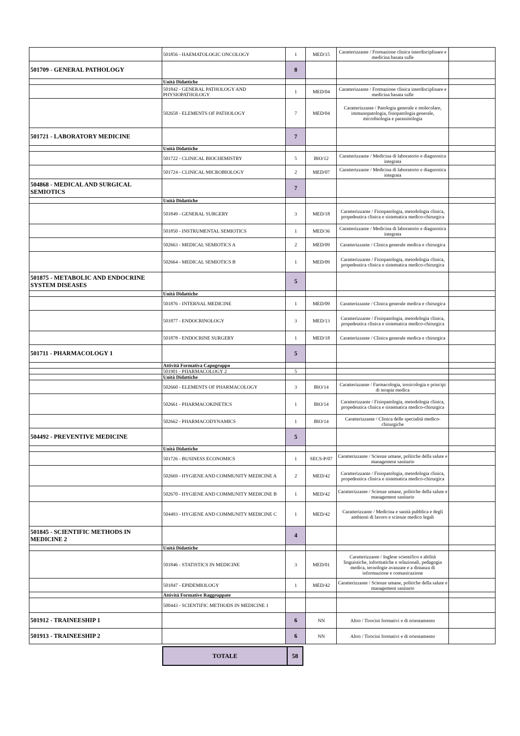| | 501856 - HAEMATOLOGIC ONCOLOGY | 1 | MED/15 | Caratterizzante / Formazione clinica interdisciplinare e medicina basata sulle | |
| 501709 - GENERAL PATHOLOGY | | 8 | | | |
| | Unità Didattiche | | | | |
| | 501842 - GENERAL PATHOLOGY AND PHYSIOPATHOLOGY | 1 | MED/04 | Caratterizzante / Formazione clinica interdisciplinare e medicina basata sulle | |
| | 502658 - ELEMENTS OF PATHOLOGY | 7 | MED/04 | Caratterizzante / Patologia generale e molecolare, immunopatologia, fisiopatologia generale, microbiologia e parassitologia | |
| 501721 - LABORATORY MEDICINE | | 7 | | | |
| | Unità Didattiche | | | | |
| | 501722 - CLINICAL BIOCHEMISTRY | 5 | BIO/12 | Caratterizzante / Medicina di laboratorio e diagnostica integrata | |
| | 501724 - CLINICAL MICROBIOLOGY | 2 | MED/07 | Caratterizzante / Medicina di laboratorio e diagnostica integrata | |
| 504868 - MEDICAL AND SURGICAL SEMIOTICS | | 7 | | | |
| | Unità Didattiche | | | | |
| | 501849 - GENERAL SURGERY | 3 | MED/18 | Caratterizzante / Fisiopatologia, metodologia clinica, propedeutica clinica e sistematica medico-chirurgica | |
| | 501850 - INSTRUMENTAL SEMIOTICS | 1 | MED/36 | Caratterizzante / Medicina di laboratorio e diagnostica integrata | |
| | 502663 - MEDICAL SEMIOTICS A | 2 | MED/09 | Caratterizzante / Clinica generale medica e chirurgica | |
| | 502664 - MEDICAL SEMIOTICS B | 1 | MED/09 | Caratterizzante / Fisiopatologia, metodologia clinica, propedeutica clinica e sistematica medico-chirurgica | |
| 501875 - METABOLIC AND ENDOCRINE SYSTEM DISEASES | | 5 | | | |
| | Unità Didattiche | | | | |
| | 501876 - INTERNAL MEDICINE | 1 | MED/09 | Caratterizzante / Clinica generale medica e chirurgica | |
| | 501877 - ENDOCRINOLOGY | 3 | MED/13 | Caratterizzante / Fisiopatologia, metodologia clinica, propedeutica clinica e sistematica medico-chirurgica | |
| | 501878 - ENDOCRINE SURGERY | 1 | MED/18 | Caratterizzante / Clinica generale medica e chirurgica | |
| 501711 - PHARMACOLOGY 1 | | 5 | | | |
| | Attività Formativa Capogruppo | | | | |
| | 501901 - PHARMACOLOGY 2 | 5 | | | |
| | Unità Didattiche | | | | |
| | 502660 - ELEMENTS OF PHARMACOLOGY | 3 | BIO/14 | Caratterizzante / Farmacologia, tossicologia e principi di terapia medica | |
| | 502661 - PHARMACOKINETICS | 1 | BIO/14 | Caratterizzante / Fisiopatologia, metodologia clinica, propedeutica clinica e sistematica medico-chirurgica | |
| | 502662 - PHARMACODYNAMICS | 1 | BIO/14 | Caratterizzante / Clinica delle specialità medico-chirurgiche | |
| 504492 - PREVENTIVE MEDICINE | | 5 | | | |
| | Unità Didattiche | | | | |
| | 501726 - BUSINESS ECONOMICS | 1 | SECS-P/07 | Caratterizzante / Scienze umane, politiche della salute e management sanitario | |
| | 502669 - HYGIENE AND COMMUNITY MEDICINE A | 2 | MED/42 | Caratterizzante / Fisiopatologia, metodologia clinica, propedeutica clinica e sistematica medico-chirurgica | |
| | 502670 - HYGIENE AND COMMUNITY MEDICINE B | 1 | MED/42 | Caratterizzante / Scienze umane, politiche della salute e management sanitario | |
| | 504493 - HYGIENE AND COMMUNITY MEDICINE C | 1 | MED/42 | Caratterizzante / Medicina e sanità pubblica e degli ambienti di lavoro e scienze medico legali | |
| 501845 - SCIENTIFIC METHODS IN MEDICINE 2 | | 4 | | | |
| | Unità Didattiche | | | | |
| | 501846 - STATISTICS IN MEDICINE | 3 | MED/01 | Caratterizzante / Inglese scientifico e abilità linguistiche, informatiche e relazionali, pedagogia medica, tecnologie avanzate e a distanza di informazione e comunicazione | |
| | 501847 - EPIDEMIOLOGY | 1 | MED/42 | Caratterizzante / Scienze umane, politiche della salute e management sanitario | |
| | Attività Formative Raggruppate | | | | |
| | 500443 - SCIENTIFIC METHODS IN MEDICINE 1 | | | | |
| 501912 - TRAINEESHIP 1 | | 6 | NN | Altro / Tirocini formativi e di orientamento | |
| 501913 - TRAINEESHIP 2 | | 6 | NN | Altro / Tirocini formativi e di orientamento | |
| TOTALE | 58 |